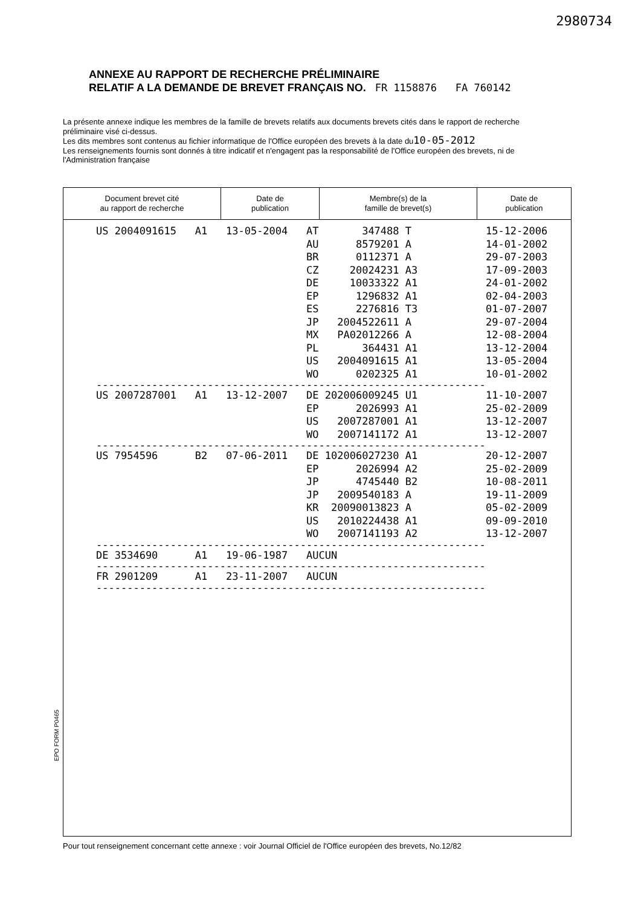2980734
ANNEXE AU RAPPORT DE RECHERCHE PRÉLIMINAIRE
RELATIF A LA DEMANDE DE BREVET FRANÇAIS NO. FR 1158876 FA 760142
La présente annexe indique les membres de la famille de brevets relatifs aux documents brevets cités dans le rapport de recherche préliminaire visé ci-dessus.
Les dits membres sont contenus au fichier informatique de l'Office européen des brevets à la date du10-05-2012
Les renseignements fournis sont donnés à titre indicatif et n'engagent pas la responsabilité de l'Office européen des brevets, ni de l'Administration française
| Document brevet cité au rapport de recherche | Date de publication | Membre(s) de la famille de brevet(s) | Date de publication |
| --- | --- | --- | --- |
| US 2004091615 | A1 | 13-05-2004 | AT | 347488 | T | 15-12-2006 |
| | | | AU | 8579201 | A | 14-01-2002 |
| | | | BR | 0112371 | A | 29-07-2003 |
| | | | CZ | 20024231 | A3 | 17-09-2003 |
| | | | DE | 10033322 | A1 | 24-01-2002 |
| | | | EP | 1296832 | A1 | 02-04-2003 |
| | | | ES | 2276816 | T3 | 01-07-2007 |
| | | | JP | 2004522611 | A | 29-07-2004 |
| | | | MX | PA02012266 | A | 12-08-2004 |
| | | | PL | 364431 | A1 | 13-12-2004 |
| | | | US | 2004091615 | A1 | 13-05-2004 |
| | | | WO | 0202325 | A1 | 10-01-2002 |
| --------------------------------------------------------------- | | | | | | |
| US 2007287001 | A1 | 13-12-2007 | DE | 202006009245 | U1 | 11-10-2007 |
| | | | EP | 2026993 | A1 | 25-02-2009 |
| | | | US | 2007287001 | A1 | 13-12-2007 |
| | | | WO | 2007141172 | A1 | 13-12-2007 |
| --------------------------------------------------------------- | | | | | | |
| US 7954596 | B2 | 07-06-2011 | DE | 102006027230 | A1 | 20-12-2007 |
| | | | EP | 2026994 | A2 | 25-02-2009 |
| | | | JP | 4745440 | B2 | 10-08-2011 |
| | | | JP | 2009540183 | A | 19-11-2009 |
| | | | KR | 20090013823 | A | 05-02-2009 |
| | | | US | 2010224438 | A1 | 09-09-2010 |
| | | | WO | 2007141193 | A2 | 13-12-2007 |
| --------------------------------------------------------------- | | | | | | |
| DE 3534690 | A1 | 19-06-1987 | AUCUN | | | |
| --------------------------------------------------------------- | | | | | | |
| FR 2901209 | A1 | 23-11-2007 | AUCUN | | | |
| --------------------------------------------------------------- | | | | | | |
EPO FORM P0465
Pour tout renseignement concernant cette annexe : voir Journal Officiel de l'Office européen des brevets, No.12/82